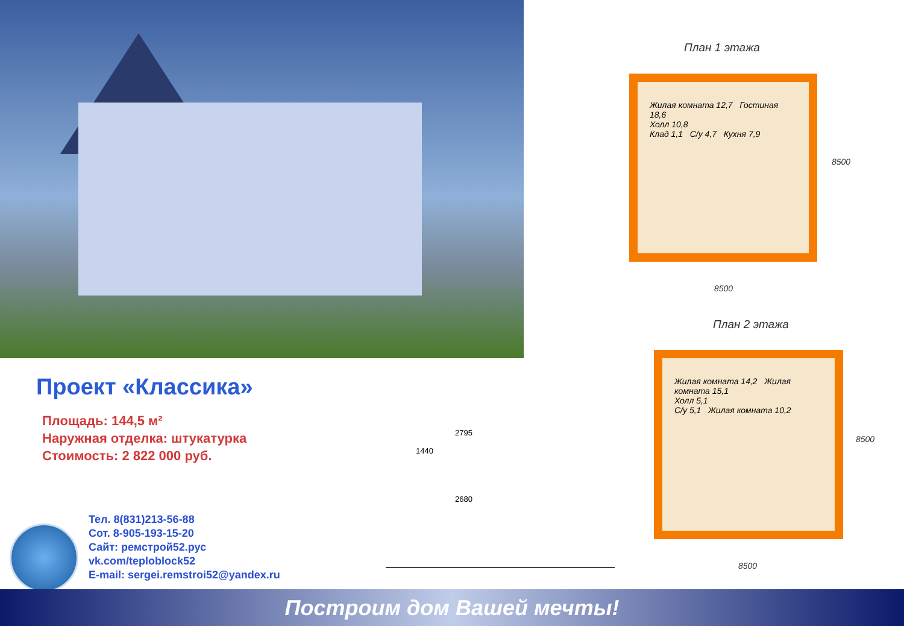План 1 этажа
Жилая комната 12,7 Гостиная 18,6
Холл 10,8
Клад 1,1 С/у 4,7 Кухня 7,9
8500
8500
План 2 этажа
Жилая комната 14,2 Жилая комната 15,1
Холл 5,1
С/у 5,1 Жилая комната 10,2
8500
8500
1440
2795
2680
Проект «Классика»
Площадь: 144,5 м²
Наружная отделка: штукатурка
Стоимость: 2 822 000 руб.
Тел. 8(831)213-56-88
Сот. 8-905-193-15-20
Сайт: ремстрой52.рус
vk.com/teploblock52
E-mail: sergei.remstroi52@yandex.ru
Построим дом Вашей мечты!